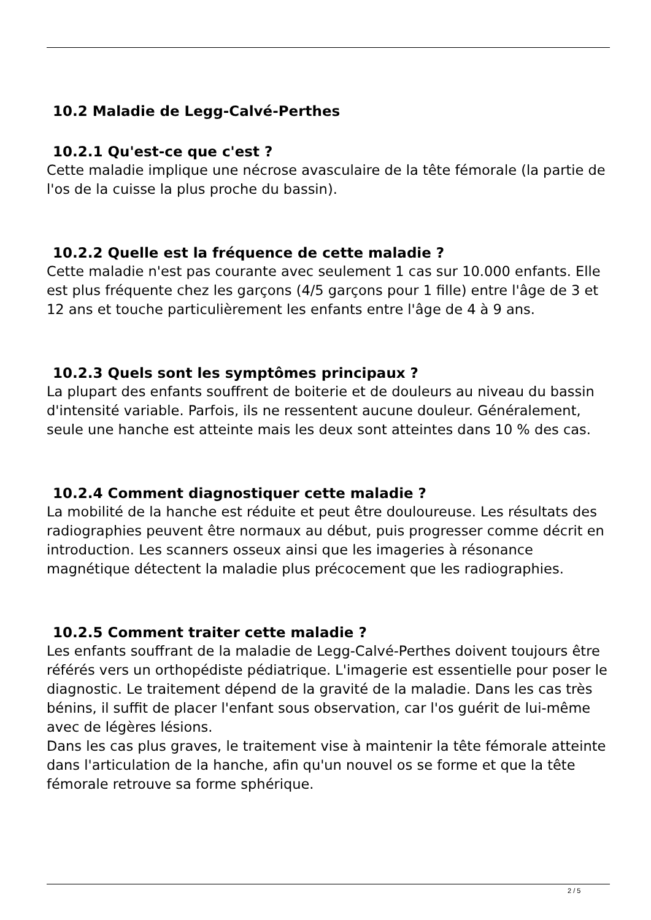10.2 Maladie de Legg-Calvé-Perthes
10.2.1 Qu'est-ce que c'est ?
Cette maladie implique une nécrose avasculaire de la tête fémorale (la partie de l'os de la cuisse la plus proche du bassin).
10.2.2 Quelle est la fréquence de cette maladie ?
Cette maladie n'est pas courante avec seulement 1 cas sur 10.000 enfants. Elle est plus fréquente chez les garçons (4/5 garçons pour 1 fille) entre l'âge de 3 et 12 ans et touche particulièrement les enfants entre l'âge de 4 à 9 ans.
10.2.3 Quels sont les symptômes principaux ?
La plupart des enfants souffrent de boiterie et de douleurs au niveau du bassin d'intensité variable. Parfois, ils ne ressentent aucune douleur. Généralement, seule une hanche est atteinte mais les deux sont atteintes dans 10 % des cas.
10.2.4 Comment diagnostiquer cette maladie ?
La mobilité de la hanche est réduite et peut être douloureuse. Les résultats des radiographies peuvent être normaux au début, puis progresser comme décrit en introduction. Les scanners osseux ainsi que les imageries à résonance magnétique détectent la maladie plus précocement que les radiographies.
10.2.5 Comment traiter cette maladie ?
Les enfants souffrant de la maladie de Legg-Calvé-Perthes doivent toujours être référés vers un orthopédiste pédiatrique. L'imagerie est essentielle pour poser le diagnostic. Le traitement dépend de la gravité de la maladie. Dans les cas très bénins, il suffit de placer l'enfant sous observation, car l'os guérit de lui-même avec de légères lésions.
Dans les cas plus graves, le traitement vise à maintenir la tête fémorale atteinte dans l'articulation de la hanche, afin qu'un nouvel os se forme et que la tête fémorale retrouve sa forme sphérique.
2 / 5